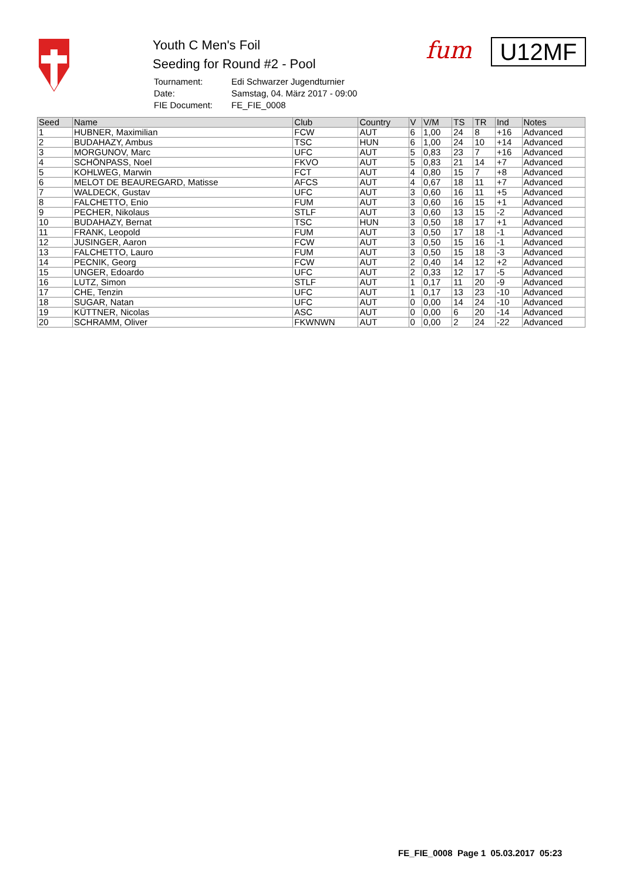Youth C Men's Foil
Seeding for Round #2 - Pool
| Tournament: | Edi Schwarzer Jugendturnier |
| Date: | Samstag, 04. März 2017 - 09:00 |
| FIE Document: | FE_FIE_0008 |
fum U12MF
| Seed | Name | Club | Country | V | V/M | TS | TR | Ind | Notes |
| --- | --- | --- | --- | --- | --- | --- | --- | --- | --- |
| 1 | HUBNER, Maximilian | FCW | AUT | 6 | 1,00 | 24 | 8 | +16 | Advanced |
| 2 | BUDAHAZY, Ambus | TSC | HUN | 6 | 1,00 | 24 | 10 | +14 | Advanced |
| 3 | MORGUNOV, Marc | UFC | AUT | 5 | 0,83 | 23 | 7 | +16 | Advanced |
| 4 | SCHÖNPASS, Noel | FKVO | AUT | 5 | 0,83 | 21 | 14 | +7 | Advanced |
| 5 | KOHLWEG, Marwin | FCT | AUT | 4 | 0,80 | 15 | 7 | +8 | Advanced |
| 6 | MELOT DE BEAUREGARD, Matisse | AFCS | AUT | 4 | 0,67 | 18 | 11 | +7 | Advanced |
| 7 | WALDECK, Gustav | UFC | AUT | 3 | 0,60 | 16 | 11 | +5 | Advanced |
| 8 | FALCHETTO, Enio | FUM | AUT | 3 | 0,60 | 16 | 15 | +1 | Advanced |
| 9 | PECHER, Nikolaus | STLF | AUT | 3 | 0,60 | 13 | 15 | -2 | Advanced |
| 10 | BUDAHAZY, Bernat | TSC | HUN | 3 | 0,50 | 18 | 17 | +1 | Advanced |
| 11 | FRANK, Leopold | FUM | AUT | 3 | 0,50 | 17 | 18 | -1 | Advanced |
| 12 | JUSINGER, Aaron | FCW | AUT | 3 | 0,50 | 15 | 16 | -1 | Advanced |
| 13 | FALCHETTO, Lauro | FUM | AUT | 3 | 0,50 | 15 | 18 | -3 | Advanced |
| 14 | PECNIK, Georg | FCW | AUT | 2 | 0,40 | 14 | 12 | +2 | Advanced |
| 15 | UNGER, Edoardo | UFC | AUT | 2 | 0,33 | 12 | 17 | -5 | Advanced |
| 16 | LUTZ, Simon | STLF | AUT | 1 | 0,17 | 11 | 20 | -9 | Advanced |
| 17 | CHE, Tenzin | UFC | AUT | 1 | 0,17 | 13 | 23 | -10 | Advanced |
| 18 | SUGAR, Natan | UFC | AUT | 0 | 0,00 | 14 | 24 | -10 | Advanced |
| 19 | KÜTTNER, Nicolas | ASC | AUT | 0 | 0,00 | 6 | 20 | -14 | Advanced |
| 20 | SCHRAMM, Oliver | FKWNWN | AUT | 0 | 0,00 | 2 | 24 | -22 | Advanced |
FE_FIE_0008 Page 1 05.03.2017 05:23